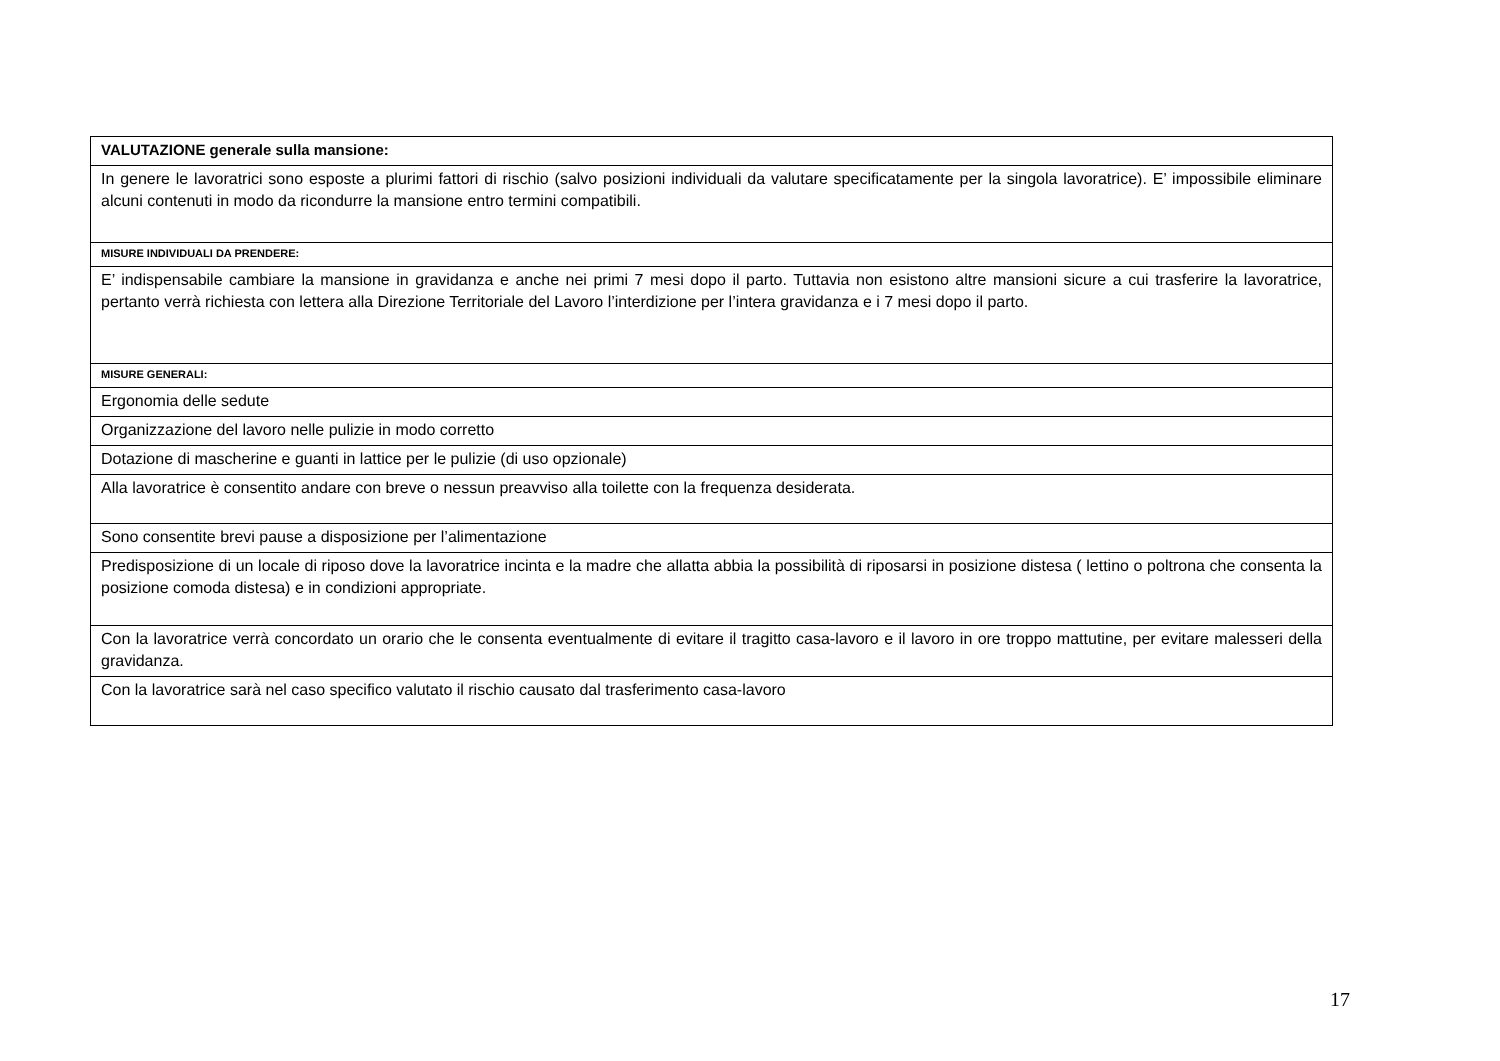| VALUTAZIONE generale sulla mansione: |
| In genere le lavoratrici sono esposte a plurimi fattori di rischio (salvo posizioni individuali da valutare specificatamente per la singola lavoratrice). E’ impossibile eliminare alcuni contenuti in modo da ricondurre la mansione entro termini compatibili. |
| MISURE INDIVIDUALI DA PRENDERE: |
| E’ indispensabile cambiare la mansione in gravidanza e anche nei primi 7 mesi dopo il parto. Tuttavia non esistono altre mansioni sicure a cui trasferire la lavoratrice, pertanto verrà richiesta con lettera alla Direzione Territoriale del Lavoro l’interdizione per l’intera gravidanza e i 7 mesi dopo il parto. |
| MISURE GENERALI: |
| Ergonomia delle sedute |
| Organizzazione del lavoro nelle pulizie in modo corretto |
| Dotazione di mascherine e guanti in lattice per le pulizie (di uso opzionale) |
| Alla lavoratrice è consentito andare con breve o nessun preavviso alla toilette con la frequenza desiderata. |
| Sono consentite brevi pause a disposizione per l’alimentazione |
| Predisposizione di un locale di riposo dove la lavoratrice incinta e la madre che allatta abbia la possibilità di riposarsi in posizione distesa ( lettino o poltrona che consenta la posizione comoda distesa) e in condizioni appropriate. |
| Con la lavoratrice verrà concordato un orario che le consenta eventualmente di evitare il tragitto casa-lavoro e il lavoro in ore troppo mattutine, per evitare malesseri della gravidanza. |
| Con la lavoratrice sarà nel caso specifico valutato il rischio causato dal trasferimento casa-lavoro |
17